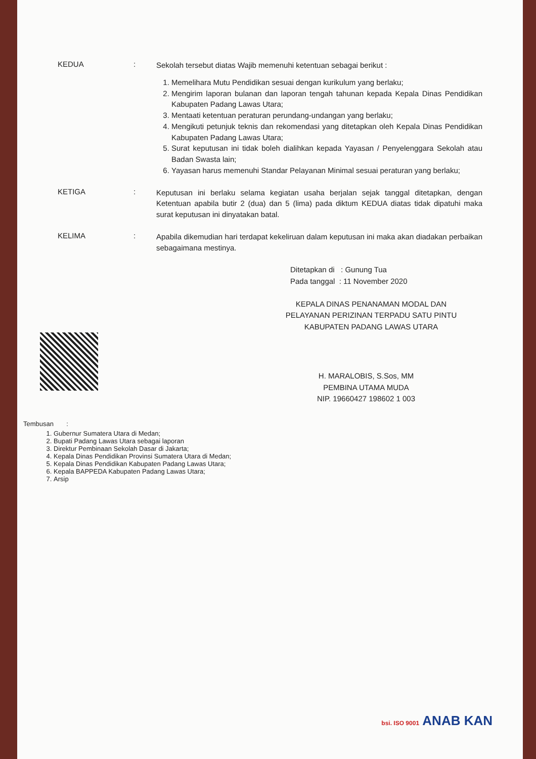KEDUA :
Sekolah tersebut diatas Wajib memenuhi ketentuan sebagai berikut :
1. Memelihara Mutu Pendidikan sesuai dengan kurikulum yang berlaku;
2. Mengirim laporan bulanan dan laporan tengah tahunan kepada Kepala Dinas Pendidikan Kabupaten Padang Lawas Utara;
3. Mentaati ketentuan peraturan perundang-undangan yang berlaku;
4. Mengikuti petunjuk teknis dan rekomendasi yang ditetapkan oleh Kepala Dinas Pendidikan Kabupaten Padang Lawas Utara;
5. Surat keputusan ini tidak boleh dialihkan kepada Yayasan / Penyelenggara Sekolah atau Badan Swasta lain;
6. Yayasan harus memenuhi Standar Pelayanan Minimal sesuai peraturan yang berlaku;
KETIGA :
Keputusan ini berlaku selama kegiatan usaha berjalan sejak tanggal ditetapkan, dengan Ketentuan apabila butir 2 (dua) dan 5 (lima) pada diktum KEDUA diatas tidak dipatuhi maka surat keputusan ini dinyatakan batal.
KELIMA :
Apabila dikemudian hari terdapat kekeliruan dalam keputusan ini maka akan diadakan perbaikan sebagaimana mestinya.
Ditetapkan di : Gunung Tua
Pada tanggal : 11 November 2020
KEPALA DINAS PENANAMAN MODAL DAN PELAYANAN PERIZINAN TERPADU SATU PINTU KABUPATEN PADANG LAWAS UTARA
H. MARALOBIS, S.Sos, MM
PEMBINA UTAMA MUDA
NIP. 19660427 198602 1 003
Tembusan :
1. Gubernur Sumatera Utara di Medan;
2. Bupati Padang Lawas Utara sebagai laporan
3. Direktur Pembinaan Sekolah Dasar di Jakarta;
4. Kepala Dinas Pendidikan Provinsi Sumatera Utara di Medan;
5. Kepala Dinas Pendidikan Kabupaten Padang Lawas Utara;
6. Kepala BAPPEDA Kabupaten Padang Lawas Utara;
7. Arsip
bsi. ISO 9001 ANAB KAN